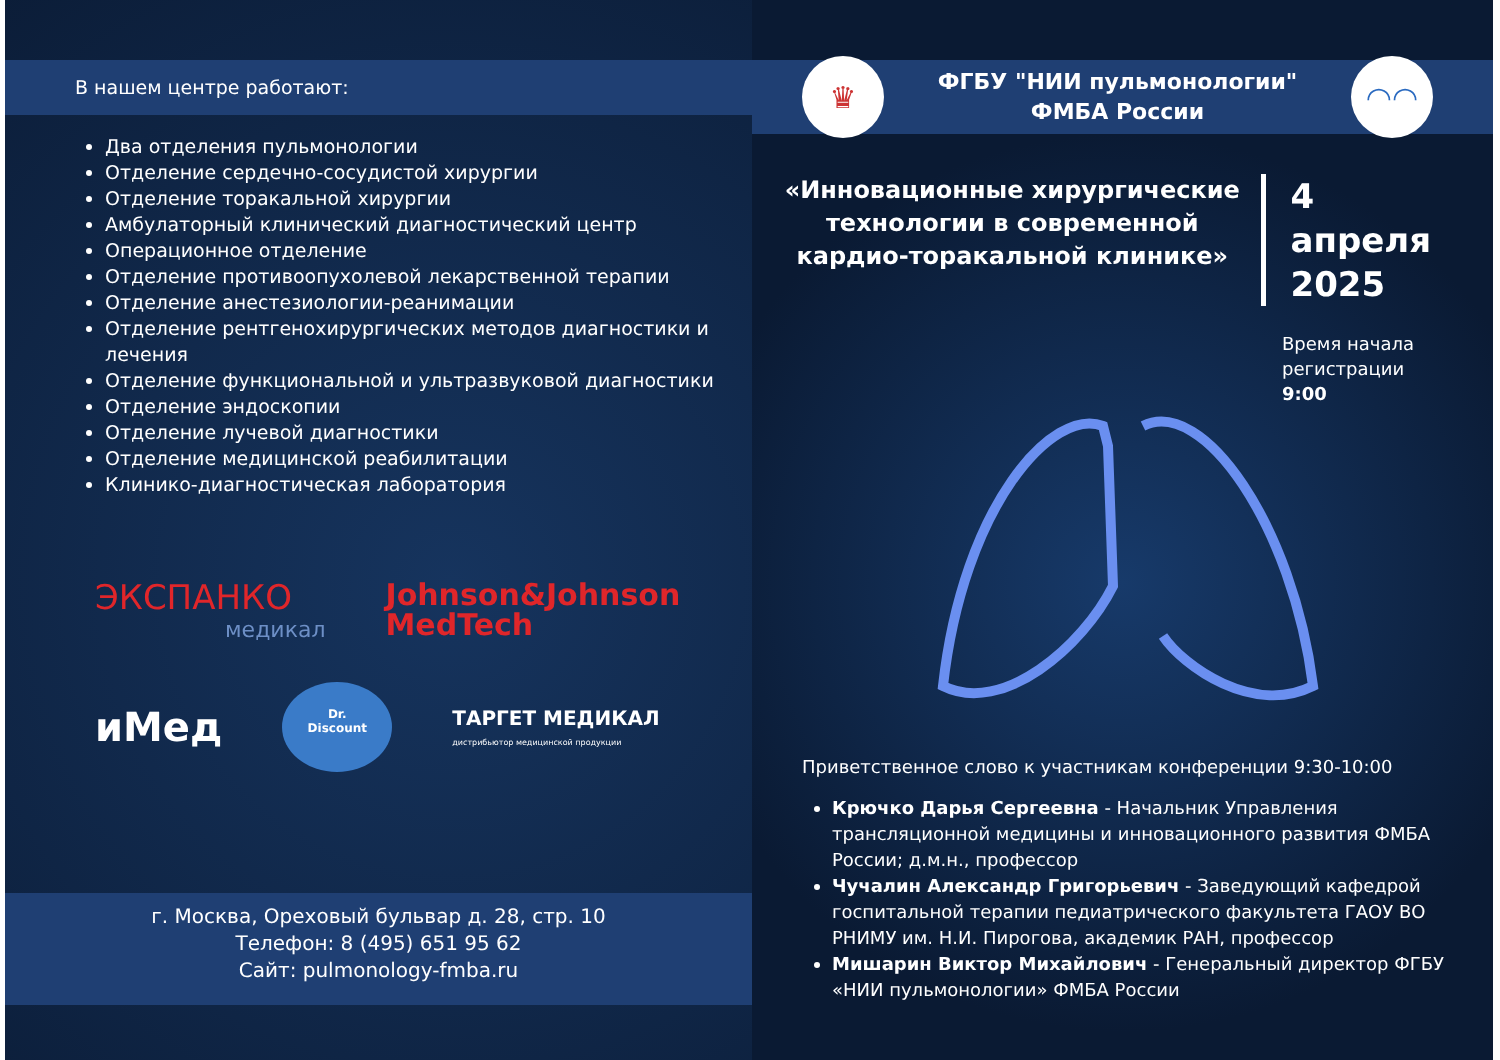В нашем центре работают:
Два отделения пульмонологии
Отделение сердечно-сосудистой хирургии
Отделение торакальной хирургии
Амбулаторный клинический диагностический центр
Операционное отделение
Отделение противоопухолевой лекарственной терапии
Отделение анестезиологии-реанимации
Отделение рентгенохирургических методов диагностики и лечения
Отделение функциональной и ультразвуковой диагностики
Отделение эндоскопии
Отделение лучевой диагностики
Отделение медицинской реабилитации
Клинико-диагностическая лаборатория
ЭКСПАНКО
медикал
Johnson&Johnson
MedTech
иМед
Dr.
Discount
ТАРГЕТ МЕДИКАЛ
дистрибьютор медицинской продукции
г. Москва, Ореховый бульвар д. 28, стр. 10
Телефон: 8 (495) 651 95 62
Сайт: pulmonology-fmba.ru
♛
ФГБУ "НИИ пульмонологии"
ФМБА России
◠◠
«Инновационные хирургические технологии в современной кардио-торакальной клинике»
4 апреля
2025
Время начала
регистрации
9:00
Приветственное слово к участникам конференции 9:30-10:00
Крючко Дарья Сергеевна - Начальник Управления трансляционной медицины и инновационного развития ФМБА России; д.м.н., профессор
Чучалин Александр Григорьевич - Заведующий кафедрой госпитальной терапии педиатрического факультета ГАОУ ВО РНИМУ им. Н.И. Пирогова, академик РАН, профессор
Мишарин Виктор Михайлович - Генеральный директор ФГБУ «НИИ пульмонологии» ФМБА России